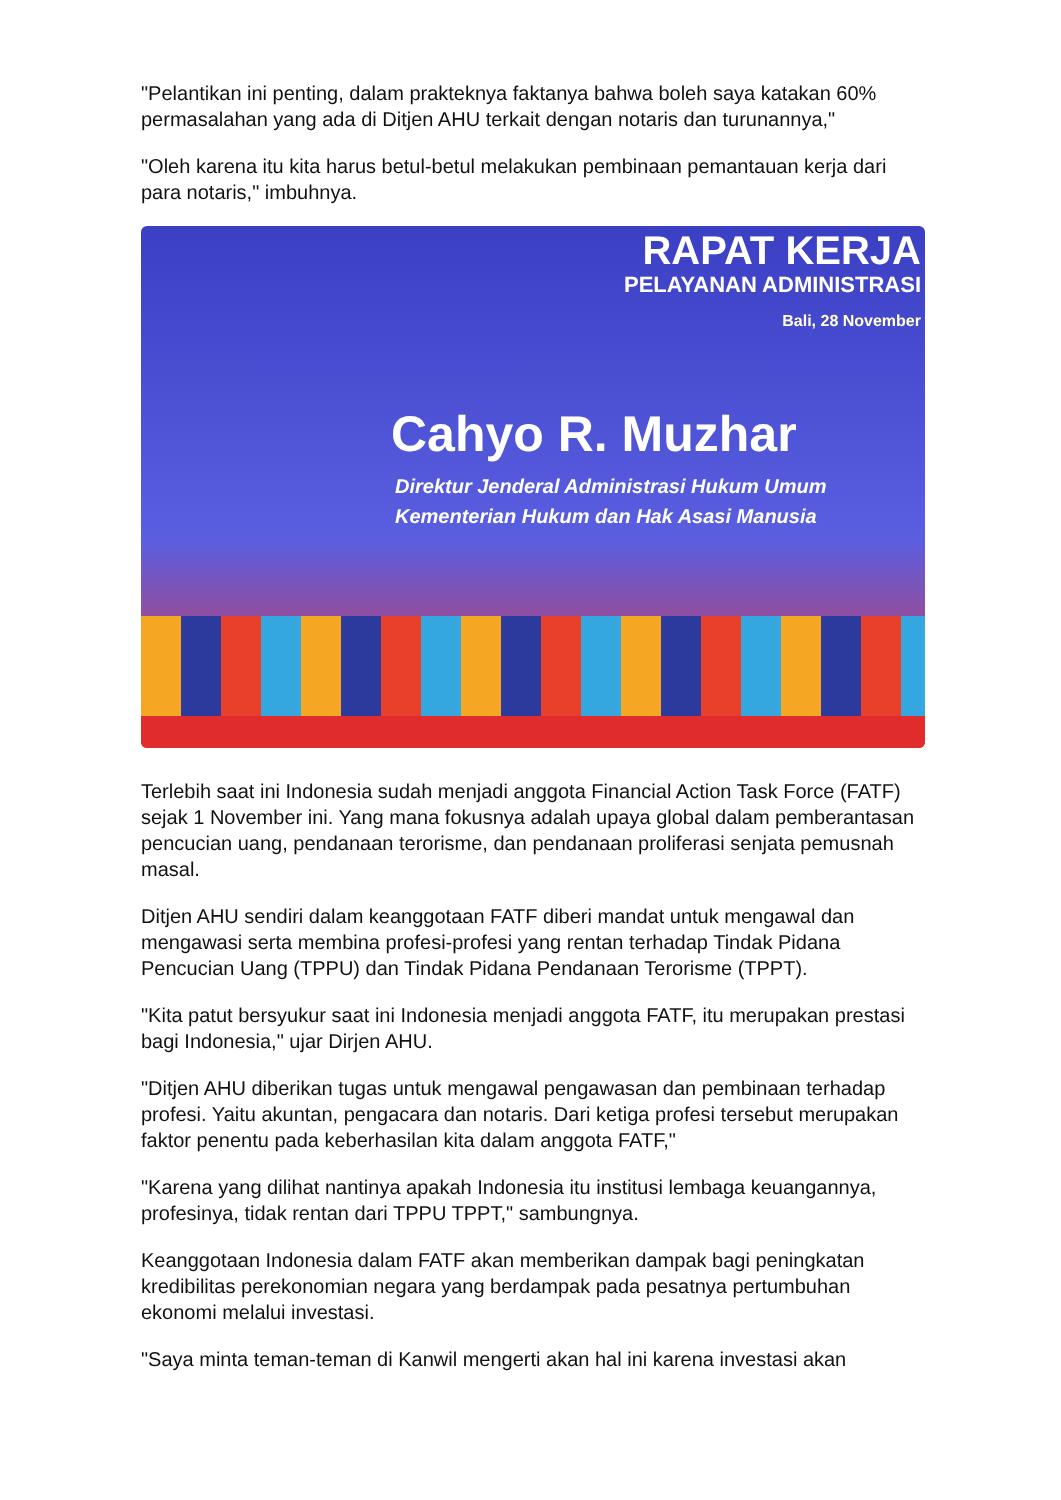"Pelantikan ini penting, dalam prakteknya faktanya bahwa boleh saya katakan 60% permasalahan yang ada di Ditjen AHU terkait dengan notaris dan turunannya,"
"Oleh karena itu kita harus betul-betul melakukan pembinaan pemantauan kerja dari para notaris," imbuhnya.
RAPAT KERJA
PELAYANAN ADMINISTRASI
Bali, 28 November
Cahyo R. Muzhar
Direktur Jenderal Administrasi Hukum Umum
Kementerian Hukum dan Hak Asasi Manusia
Terlebih saat ini Indonesia sudah menjadi anggota Financial Action Task Force (FATF) sejak 1 November ini. Yang mana fokusnya adalah upaya global dalam pemberantasan pencucian uang, pendanaan terorisme, dan pendanaan proliferasi senjata pemusnah masal.
Ditjen AHU sendiri dalam keanggotaan FATF diberi mandat untuk mengawal dan mengawasi serta membina profesi-profesi yang rentan terhadap Tindak Pidana Pencucian Uang (TPPU) dan Tindak Pidana Pendanaan Terorisme (TPPT).
"Kita patut bersyukur saat ini Indonesia menjadi anggota FATF, itu merupakan prestasi bagi Indonesia," ujar Dirjen AHU.
"Ditjen AHU diberikan tugas untuk mengawal pengawasan dan pembinaan terhadap profesi. Yaitu akuntan, pengacara dan notaris. Dari ketiga profesi tersebut merupakan faktor penentu pada keberhasilan kita dalam anggota FATF,"
"Karena yang dilihat nantinya apakah Indonesia itu institusi lembaga keuangannya, profesinya, tidak rentan dari TPPU TPPT," sambungnya.
Keanggotaan Indonesia dalam FATF akan memberikan dampak bagi peningkatan kredibilitas perekonomian negara yang berdampak pada pesatnya pertumbuhan ekonomi melalui investasi.
"Saya minta teman-teman di Kanwil mengerti akan hal ini karena investasi akan